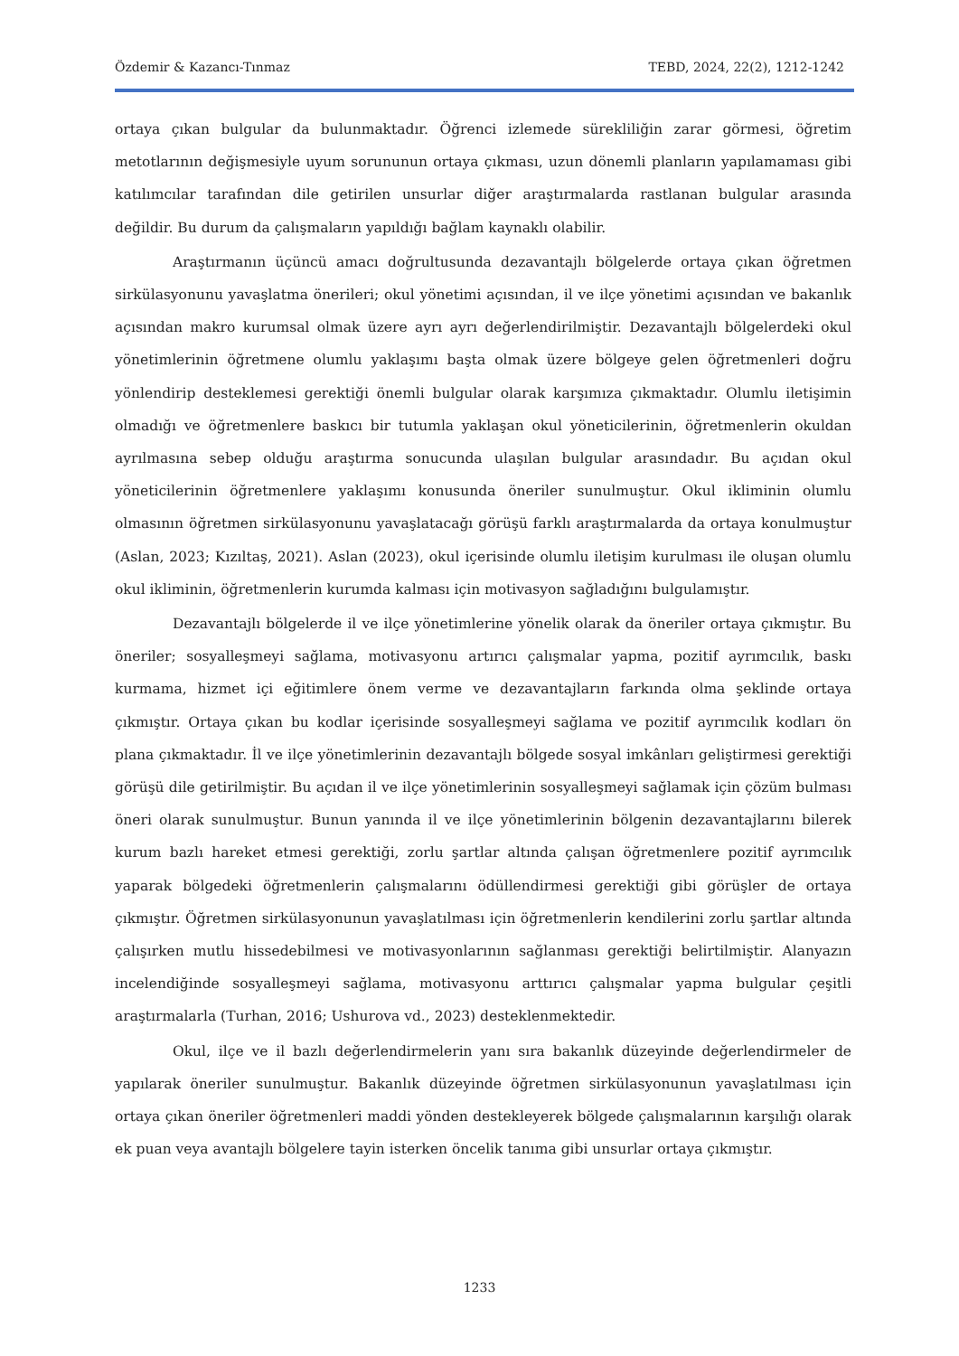Özdemir & Kazancı-Tınmaz TEBD, 2024, 22(2), 1212-1242
ortaya çıkan bulgular da bulunmaktadır. Öğrenci izlemede sürekliliğin zarar görmesi, öğretim metotlarının değişmesiyle uyum sorununun ortaya çıkması, uzun dönemli planların yapılamaması gibi katılımcılar tarafından dile getirilen unsurlar diğer araştırmalarda rastlanan bulgular arasında değildir. Bu durum da çalışmaların yapıldığı bağlam kaynaklı olabilir.
Araştırmanın üçüncü amacı doğrultusunda dezavantajlı bölgelerde ortaya çıkan öğretmen sirkülasyonunu yavaşlatma önerileri; okul yönetimi açısından, il ve ilçe yönetimi açısından ve bakanlık açısından makro kurumsal olmak üzere ayrı ayrı değerlendirilmiştir. Dezavantajlı bölgelerdeki okul yönetimlerinin öğretmene olumlu yaklaşımı başta olmak üzere bölgeye gelen öğretmenleri doğru yönlendirip desteklemesi gerektiği önemli bulgular olarak karşımıza çıkmaktadır. Olumlu iletişimin olmadığı ve öğretmenlere baskıcı bir tutumla yaklaşan okul yöneticilerinin, öğretmenlerin okuldan ayrılmasına sebep olduğu araştırma sonucunda ulaşılan bulgular arasındadır. Bu açıdan okul yöneticilerinin öğretmenlere yaklaşımı konusunda öneriler sunulmuştur. Okul ikliminin olumlu olmasının öğretmen sirkülasyonunu yavaşlatacağı görüşü farklı araştırmalarda da ortaya konulmuştur (Aslan, 2023; Kızıltaş, 2021). Aslan (2023), okul içerisinde olumlu iletişim kurulması ile oluşan olumlu okul ikliminin, öğretmenlerin kurumda kalması için motivasyon sağladığını bulgulamıştır.
Dezavantajlı bölgelerde il ve ilçe yönetimlerine yönelik olarak da öneriler ortaya çıkmıştır. Bu öneriler; sosyalleşmeyi sağlama, motivasyonu artırıcı çalışmalar yapma, pozitif ayrımcılık, baskı kurmama, hizmet içi eğitimlere önem verme ve dezavantajların farkında olma şeklinde ortaya çıkmıştır. Ortaya çıkan bu kodlar içerisinde sosyalleşmeyi sağlama ve pozitif ayrımcılık kodları ön plana çıkmaktadır. İl ve ilçe yönetimlerinin dezavantajlı bölgede sosyal imkânları geliştirmesi gerektiği görüşü dile getirilmiştir. Bu açıdan il ve ilçe yönetimlerinin sosyalleşmeyi sağlamak için çözüm bulması öneri olarak sunulmuştur. Bunun yanında il ve ilçe yönetimlerinin bölgenin dezavantajlarını bilerek kurum bazlı hareket etmesi gerektiği, zorlu şartlar altında çalışan öğretmenlere pozitif ayrımcılık yaparak bölgedeki öğretmenlerin çalışmalarını ödüllendirmesi gerektiği gibi görüşler de ortaya çıkmıştır. Öğretmen sirkülasyonunun yavaşlatılması için öğretmenlerin kendilerini zorlu şartlar altında çalışırken mutlu hissedebilmesi ve motivasyonlarının sağlanması gerektiği belirtilmiştir. Alanyazın incelendiğinde sosyalleşmeyi sağlama, motivasyonu arttırıcı çalışmalar yapma bulgular çeşitli araştırmalarla (Turhan, 2016; Ushurova vd., 2023) desteklenmektedir.
Okul, ilçe ve il bazlı değerlendirmelerin yanı sıra bakanlık düzeyinde değerlendirmeler de yapılarak öneriler sunulmuştur. Bakanlık düzeyinde öğretmen sirkülasyonunun yavaşlatılması için ortaya çıkan öneriler öğretmenleri maddi yönden destekleyerek bölgede çalışmalarının karşılığı olarak ek puan veya avantajlı bölgelere tayin isterken öncelik tanıma gibi unsurlar ortaya çıkmıştır.
1233